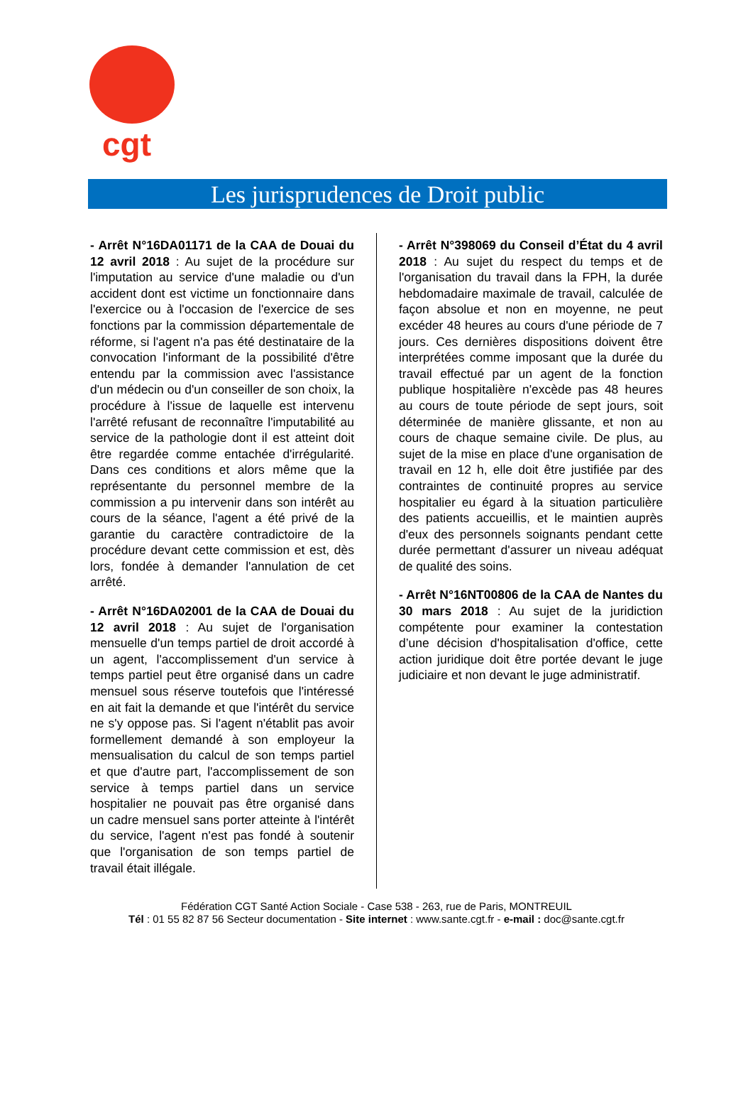cgt
Les jurisprudences de Droit public
- Arrêt N°16DA01171 de la CAA de Douai du 12 avril 2018 : Au sujet de la procédure sur l'imputation au service d'une maladie ou d'un accident dont est victime un fonctionnaire dans l'exercice ou à l'occasion de l'exercice de ses fonctions par la commission départementale de réforme, si l'agent n'a pas été destinataire de la convocation l'informant de la possibilité d'être entendu par la commission avec l'assistance d'un médecin ou d'un conseiller de son choix, la procédure à l'issue de laquelle est intervenu l'arrêté refusant de reconnaître l'imputabilité au service de la pathologie dont il est atteint doit être regardée comme entachée d'irrégularité. Dans ces conditions et alors même que la représentante du personnel membre de la commission a pu intervenir dans son intérêt au cours de la séance, l'agent a été privé de la garantie du caractère contradictoire de la procédure devant cette commission et est, dès lors, fondée à demander l'annulation de cet arrêté.
- Arrêt N°16DA02001 de la CAA de Douai du 12 avril 2018 : Au sujet de l'organisation mensuelle d'un temps partiel de droit accordé à un agent, l'accomplissement d'un service à temps partiel peut être organisé dans un cadre mensuel sous réserve toutefois que l'intéressé en ait fait la demande et que l'intérêt du service ne s'y oppose pas. Si l'agent n'établit pas avoir formellement demandé à son employeur la mensualisation du calcul de son temps partiel et que d'autre part, l'accomplissement de son service à temps partiel dans un service hospitalier ne pouvait pas être organisé dans un cadre mensuel sans porter atteinte à l'intérêt du service, l'agent n'est pas fondé à soutenir que l'organisation de son temps partiel de travail était illégale.
- Arrêt N°398069 du Conseil d’État du 4 avril 2018 : Au sujet du respect du temps et de l'organisation du travail dans la FPH, la durée hebdomadaire maximale de travail, calculée de façon absolue et non en moyenne, ne peut excéder 48 heures au cours d'une période de 7 jours. Ces dernières dispositions doivent être interprétées comme imposant que la durée du travail effectué par un agent de la fonction publique hospitalière n'excède pas 48 heures au cours de toute période de sept jours, soit déterminée de manière glissante, et non au cours de chaque semaine civile. De plus, au sujet de la mise en place d'une organisation de travail en 12 h, elle doit être justifiée par des contraintes de continuité propres au service hospitalier eu égard à la situation particulière des patients accueillis, et le maintien auprès d'eux des personnels soignants pendant cette durée permettant d'assurer un niveau adéquat de qualité des soins.
- Arrêt N°16NT00806 de la CAA de Nantes du 30 mars 2018 : Au sujet de la juridiction compétente pour examiner la contestation d’une décision d'hospitalisation d'office, cette action juridique doit être portée devant le juge judiciaire et non devant le juge administratif.
Fédération CGT Santé Action Sociale - Case 538 - 263, rue de Paris, MONTREUIL
Tél : 01 55 82 87 56 Secteur documentation - Site internet : www.sante.cgt.fr - e-mail : doc@sante.cgt.fr